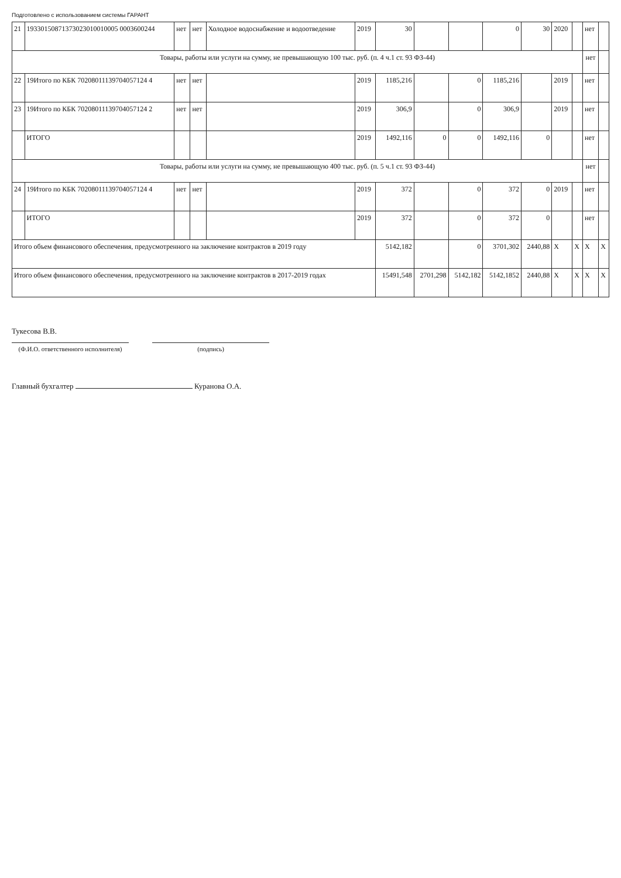Подготовлено с использованием системы ГАРАНТ
| 21 | 19330150871373023010010005 0003600244 | нет | нет | Холодное водоснабжение и водоотведение | 2019 | 30 | | | 0 | 30 | 2020 | | нет | |
| Товары, работы или услуги на сумму, не превышающую 100 тыс. руб. (п. 4 ч.1 ст. 93 ФЗ-44) | | | | | | | | | | | | | нет | |
| 22 | 19Итого по КБК 70208011139704057124 4 | нет | нет | | 2019 | 1185,216 | | 0 | 1185,216 | | 2019 | | нет | |
| 23 | 19Итого по КБК 70208011139704057124 2 | нет | нет | | 2019 | 306,9 | | 0 | 306,9 | | 2019 | | нет | |
| | ИТОГО | | | | 2019 | 1492,116 | 0 | 0 | 1492,116 | 0 | | | нет | |
| Товары, работы или услуги на сумму, не превышающую 400 тыс. руб. (п. 5 ч.1 ст. 93 ФЗ-44) | | | | | | | | | | | | | нет | |
| 24 | 19Итого по КБК 70208011139704057124 4 | нет | нет | | 2019 | 372 | | 0 | 372 | 0 | 2019 | | нет | |
| | ИТОГО | | | | 2019 | 372 | | 0 | 372 | 0 | | | нет | |
| Итого объем финансового обеспечения, предусмотренного на заключение контрактов в 2019 году | | | | | | 5142,182 | | 0 | 3701,302 | 2440,88 | X | X | X | X |
| Итого объем финансового обеспечения, предусмотренного на заключение контрактов в 2017-2019 годах | | | | | | 15491,548 | 2701,298 | 5142,182 | 5142,1852 | 2440,88 | X | X | X | X |
Тукесова В.В.
(Ф.И.О. ответственного исполнителя)
(подпись)
Главный бухгалтер Куранова О.А.